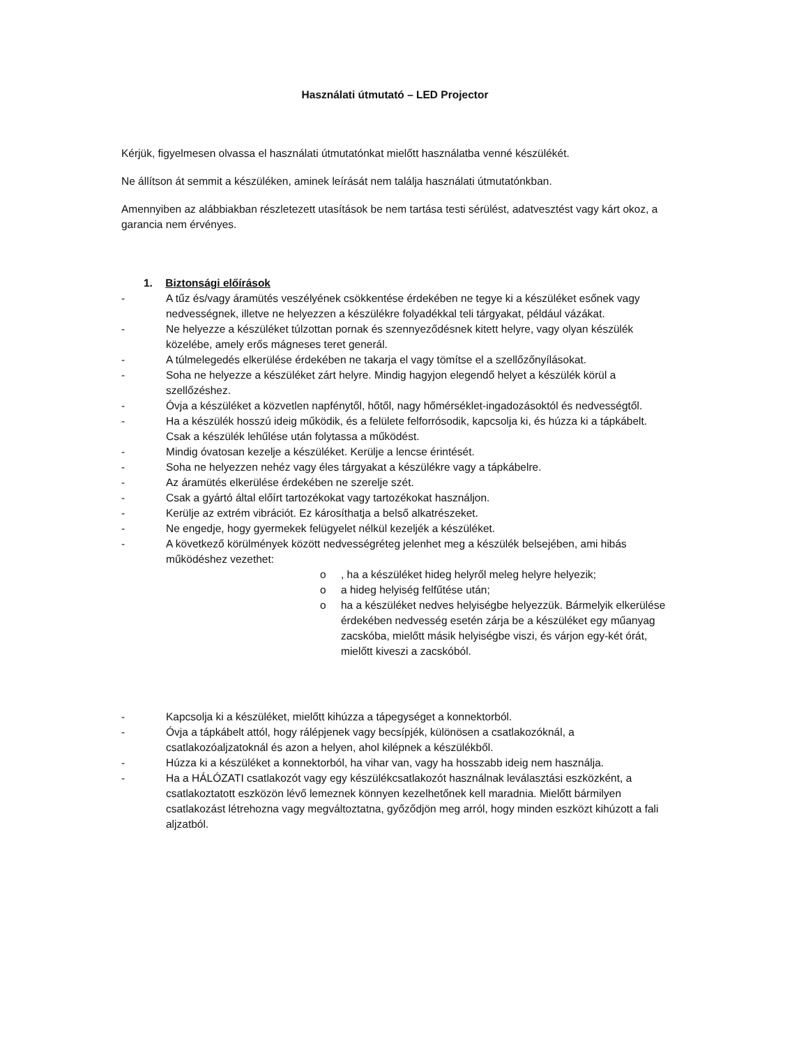Használati útmutató – LED Projector
Kérjük, figyelmesen olvassa el használati útmutatónkat mielőtt használatba venné készülékét.
Ne állítson át semmit a készüléken, aminek leírását nem találja használati útmutatónkban.
Amennyiben az alábbiakban részletezett utasítások be nem tartása testi sérülést, adatvesztést vagy kárt okoz, a garancia nem érvényes.
1. Biztonsági előírások
- A tűz és/vagy áramütés veszélyének csökkentése érdekében ne tegye ki a készüléket esőnek vagy nedvességnek, illetve ne helyezzen a készülékre folyadékkal teli tárgyakat, például vázákat.
- Ne helyezze a készüléket túlzottan pornak és szennyeződésnek kitett helyre, vagy olyan készülék közelébe, amely erős mágneses teret generál.
- A túlmelegedés elkerülése érdekében ne takarja el vagy tömítse el a szellőzőnyílásokat.
- Soha ne helyezze a készüléket zárt helyre. Mindig hagyjon elegendő helyet a készülék körül a szellőzéshez.
- Óvja a készüléket a közvetlen napfénytől, hőtől, nagy hőmérséklet-ingadozásoktól és nedvességtől.
- Ha a készülék hosszú ideig működik, és a felülete felforrósodik, kapcsolja ki, és húzza ki a tápkábelt. Csak a készülék lehűlése után folytassa a működést.
- Mindig óvatosan kezelje a készüléket. Kerülje a lencse érintését.
- Soha ne helyezzen nehéz vagy éles tárgyakat a készülékre vagy a tápkábelre.
- Az áramütés elkerülése érdekében ne szerelje szét.
- Csak a gyártó által előírt tartozékokat vagy tartozékokat használjon.
- Kerülje az extrém vibrációt. Ez károsíthatja a belső alkatrészeket.
- Ne engedje, hogy gyermekek felügyelet nélkül kezeljék a készüléket.
- A következő körülmények között nedvességréteg jelenhet meg a készülék belsejében, ami hibás működéshez vezethet:
o, ha a készüléket hideg helyről meleg helyre helyezik;
o a hideg helyiség felfűtése után;
o ha a készüléket nedves helyiségbe helyezzük. Bármelyik elkerülése érdekében nedvesség esetén zárja be a készüléket egy műanyag zacskóba, mielőtt másik helyiségbe viszi, és várjon egy-két órát, mielőtt kiveszi a zacskóból.
- Kapcsolja ki a készüléket, mielőtt kihúzza a tápegységet a konnektorból.
- Óvja a tápkábelt attól, hogy rálépjenek vagy becsípjék, különösen a csatlakozóknál, a csatlakozóaljzatoknál és azon a helyen, ahol kilépnek a készülékből.
- Húzza ki a készüléket a konnektorból, ha vihar van, vagy ha hosszabb ideig nem használja.
- Ha a HÁLÓZATI csatlakozót vagy egy készülékcsatlakozót használnak leválasztási eszközként, a csatlakoztatott eszközön lévő lemeznek könnyen kezelhetőnek kell maradnia. Mielőtt bármilyen csatlakozást létrehozna vagy megváltoztatna, győződjön meg arról, hogy minden eszközt kihúzott a fali aljzatból.